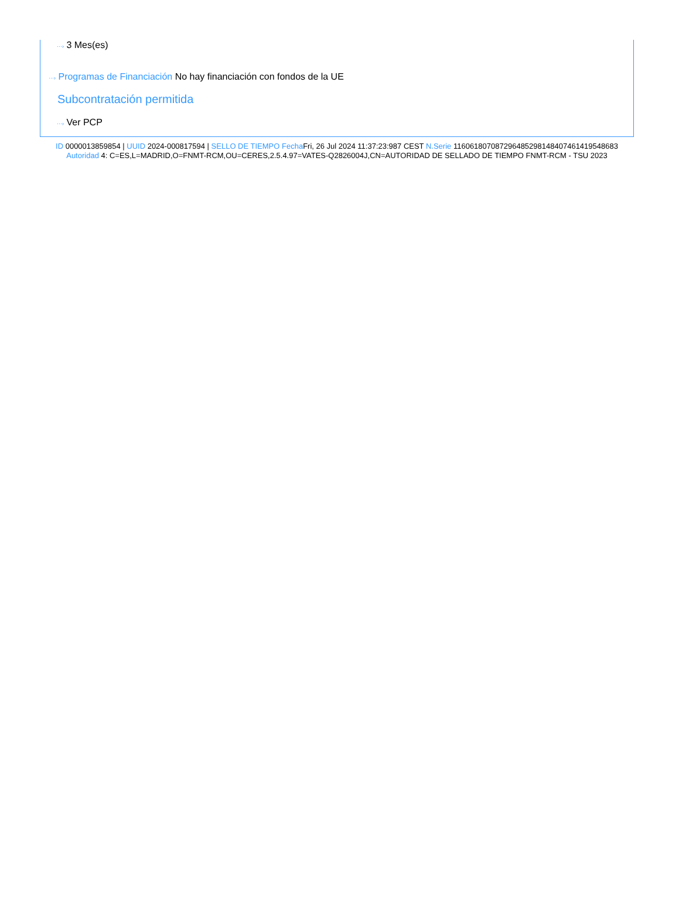···› 3 Mes(es)
···› Programas de Financiación No hay financiación con fondos de la UE
Subcontratación permitida
···› Ver PCP
ID 0000013859854 | UUID 2024-000817594 | SELLO DE TIEMPO Fecha Fri, 26 Jul 2024 11:37:23:987 CEST N.Serie 116061807087296485298148407461419548683 Autoridad 4: C=ES,L=MADRID,O=FNMT-RCM,OU=CERES,2.5.4.97=VATES-Q2826004J,CN=AUTORIDAD DE SELLADO DE TIEMPO FNMT-RCM - TSU 2023